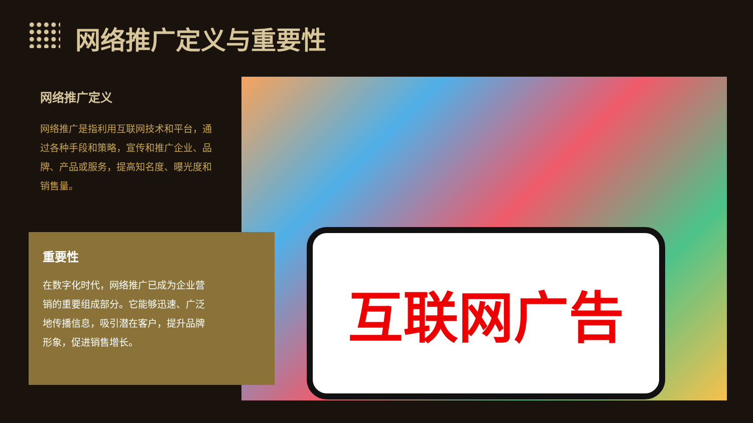网络推广定义与重要性
网络推广定义
网络推广是指利用互联网技术和平台，通过各种手段和策略，宣传和推广企业、品牌、产品或服务，提高知名度、曝光度和销售量。
互联网广告
重要性
在数字化时代，网络推广已成为企业营销的重要组成部分。它能够迅速、广泛地传播信息，吸引潜在客户，提升品牌形象，促进销售增长。